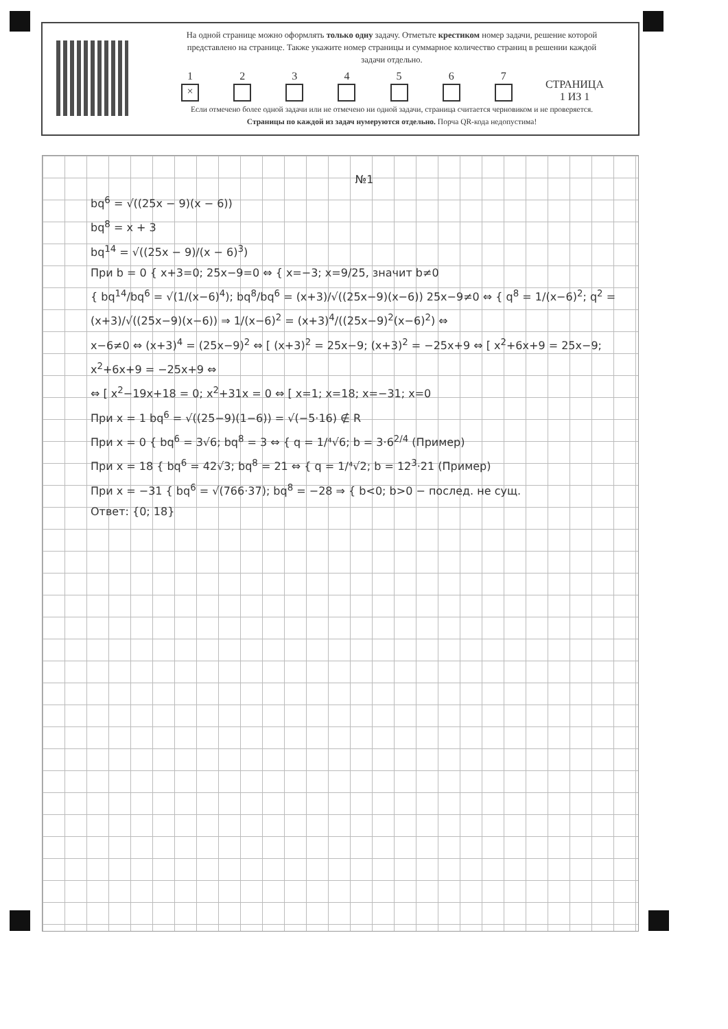На одной странице можно оформлять только одну задачу. Отметьте крестиком номер задачи, решение которой представлено на странице. Также укажите номер страницы и суммарное количество страниц в решении каждой задачи отдельно.
1
×
2
3
4
5
6
7
СТРАНИЦА
1 ИЗ 1
Если отмечено более одной задачи или не отмечено ни одной задачи, страница считается черновиком и не проверяется. Страницы по каждой из задач нумеруются отдельно. Порча QR-кода недопустима!
№1
bq<sup>6</sup> = √((25x − 9)(x − 6))
bq<sup>8</sup> = x + 3
bq<sup>14</sup> = √((25x − 9)/(x − 6)<sup>3</sup>)
При b = 0 { x+3=0; 25x−9=0 ⇔ { x=−3; x=9/25, значит b≠0
{ bq<sup>14</sup>/bq<sup>6</sup> = √(1/(x−6)<sup>4</sup>); bq<sup>8</sup>/bq<sup>6</sup> = (x+3)/√((25x−9)(x−6)) 25x−9≠0 ⇔ { q<sup>8</sup> = 1/(x−6)<sup>2</sup>; q<sup>2</sup> = (x+3)/√((25x−9)(x−6)) ⇒ 1/(x−6)<sup>2</sup> = (x+3)<sup>4</sup>/((25x−9)<sup>2</sup>(x−6)<sup>2</sup>) ⇔
x−6≠0 ⇔ (x+3)<sup>4</sup> = (25x−9)<sup>2</sup> ⇔ [ (x+3)<sup>2</sup> = 25x−9; (x+3)<sup>2</sup> = −25x+9 ⇔ [ x<sup>2</sup>+6x+9 = 25x−9; x<sup>2</sup>+6x+9 = −25x+9 ⇔
⇔ [ x<sup>2</sup>−19x+18 = 0; x<sup>2</sup>+31x = 0 ⇔ [ x=1; x=18; x=−31; x=0
При x = 1 bq<sup>6</sup> = √((25−9)(1−6)) = √(−5·16) ∉ R
При x = 0 { bq<sup>6</sup> = 3√6; bq<sup>8</sup> = 3 ⇔ { q = 1/⁴√6; b = 3·6<sup>2/4</sup> (Пример)
При x = 18 { bq<sup>6</sup> = 42√3; bq<sup>8</sup> = 21 ⇔ { q = 1/⁴√2; b = 12<sup>3</sup>·21 (Пример)
При x = −31 { bq<sup>6</sup> = √(766·37); bq<sup>8</sup> = −28 ⇒ { b<0; b>0 − послед. не сущ.
Ответ: {0; 18}